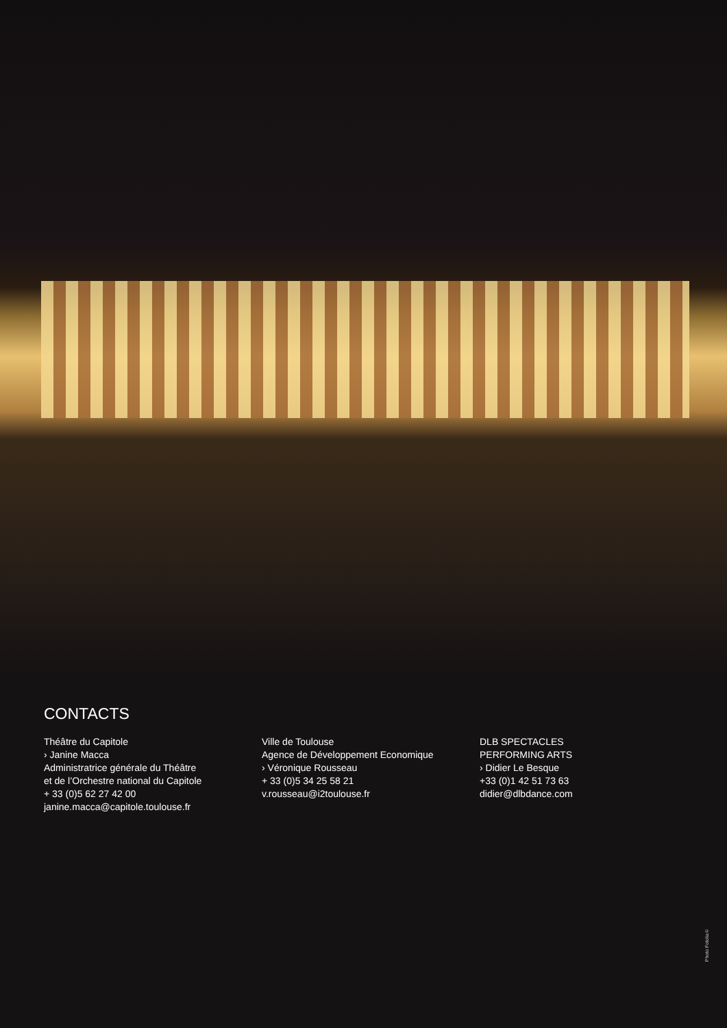CONTACTS
Théâtre du Capitole
› Janine Macca
Administratrice générale du Théâtre
et de l’Orchestre national du Capitole
+ 33 (0)5 62 27 42 00
janine.macca@capitole.toulouse.fr
Ville de Toulouse
Agence de Développement Economique
› Véronique Rousseau
+ 33 (0)5 34 25 58 21
v.rousseau@i2toulouse.fr
DLB SPECTACLES
PERFORMING ARTS
› Didier Le Besque
+33 (0)1 42 51 73 63
didier@dlbdance.com
Photo Fotolia©